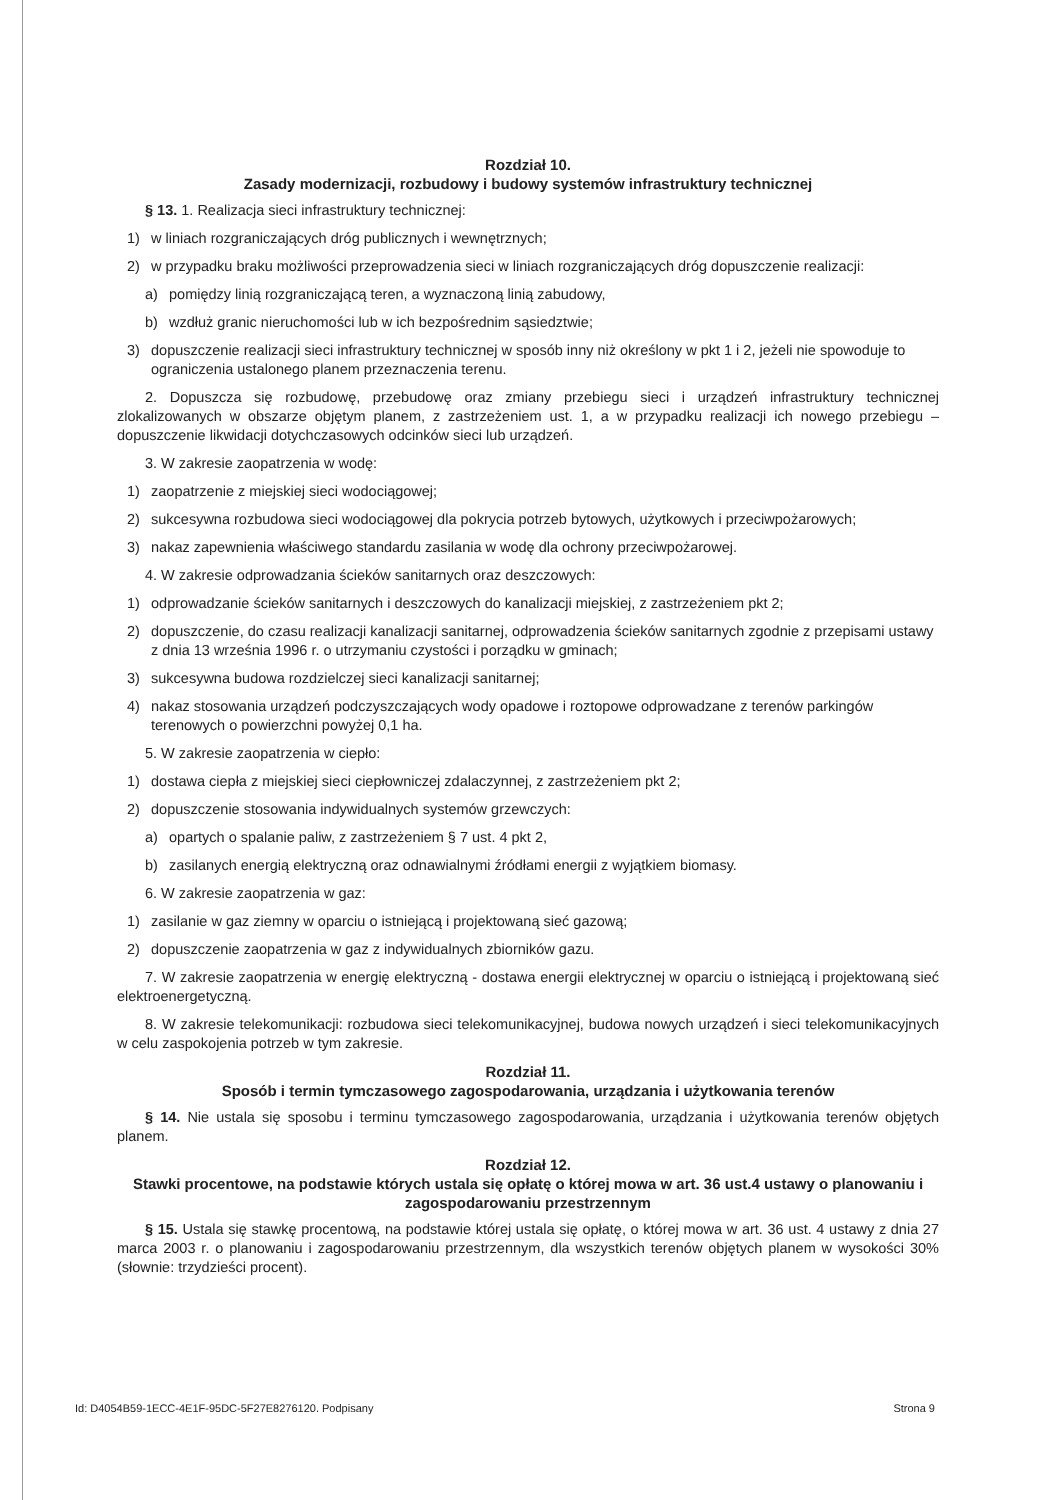Rozdział 10.
Zasady modernizacji, rozbudowy i budowy systemów infrastruktury technicznej
§ 13. 1. Realizacja sieci infrastruktury technicznej:
1) w liniach rozgraniczających dróg publicznych i wewnętrznych;
2) w przypadku braku możliwości przeprowadzenia sieci w liniach rozgraniczających dróg dopuszczenie realizacji:
a) pomiędzy linią rozgraniczającą teren, a wyznaczoną linią zabudowy,
b) wzdłuż granic nieruchomości lub w ich bezpośrednim sąsiedztwie;
3) dopuszczenie realizacji sieci infrastruktury technicznej w sposób inny niż określony w pkt 1 i 2, jeżeli nie spowoduje to ograniczenia ustalonego planem przeznaczenia terenu.
2. Dopuszcza się rozbudowę, przebudowę oraz zmiany przebiegu sieci i urządzeń infrastruktury technicznej zlokalizowanych w obszarze objętym planem, z zastrzeżeniem ust. 1, a w przypadku realizacji ich nowego przebiegu – dopuszczenie likwidacji dotychczasowych odcinków sieci lub urządzeń.
3. W zakresie zaopatrzenia w wodę:
1) zaopatrzenie z miejskiej sieci wodociągowej;
2) sukcesywna rozbudowa sieci wodociągowej dla pokrycia potrzeb bytowych, użytkowych i przeciwpożarowych;
3) nakaz zapewnienia właściwego standardu zasilania w wodę dla ochrony przeciwpożarowej.
4. W zakresie odprowadzania ścieków sanitarnych oraz deszczowych:
1) odprowadzanie ścieków sanitarnych i deszczowych do kanalizacji miejskiej, z zastrzeżeniem pkt 2;
2) dopuszczenie, do czasu realizacji kanalizacji sanitarnej, odprowadzenia ścieków sanitarnych zgodnie z przepisami ustawy z dnia 13 września 1996 r. o utrzymaniu czystości i porządku w gminach;
3) sukcesywna budowa rozdzielczej sieci kanalizacji sanitarnej;
4) nakaz stosowania urządzeń podczyszczających wody opadowe i roztopowe odprowadzane z terenów parkingów terenowych o powierzchni powyżej 0,1 ha.
5. W zakresie zaopatrzenia w ciepło:
1) dostawa ciepła z miejskiej sieci ciepłowniczej zdalaczynnej, z zastrzeżeniem pkt 2;
2) dopuszczenie stosowania indywidualnych systemów grzewczych:
a) opartych o spalanie paliw, z zastrzeżeniem § 7 ust. 4 pkt 2,
b) zasilanych energią elektryczną oraz odnawialnymi źródłami energii z wyjątkiem biomasy.
6. W zakresie zaopatrzenia w gaz:
1) zasilanie w gaz ziemny w oparciu o istniejącą i projektowaną sieć gazową;
2) dopuszczenie zaopatrzenia w gaz z indywidualnych zbiorników gazu.
7. W zakresie zaopatrzenia w energię elektryczną - dostawa energii elektrycznej w oparciu o istniejącą i projektowaną sieć elektroenergetyczną.
8. W zakresie telekomunikacji: rozbudowa sieci telekomunikacyjnej, budowa nowych urządzeń i sieci telekomunikacyjnych w celu zaspokojenia potrzeb w tym zakresie.
Rozdział 11.
Sposób i termin tymczasowego zagospodarowania, urządzania i użytkowania terenów
§ 14. Nie ustala się sposobu i terminu tymczasowego zagospodarowania, urządzania i użytkowania terenów objętych planem.
Rozdział 12.
Stawki procentowe, na podstawie których ustala się opłatę o której mowa w art. 36 ust.4 ustawy o planowaniu i zagospodarowaniu przestrzennym
§ 15. Ustala się stawkę procentową, na podstawie której ustala się opłatę, o której mowa w art. 36 ust. 4 ustawy z dnia 27 marca 2003 r. o planowaniu i zagospodarowaniu przestrzennym, dla wszystkich terenów objętych planem w wysokości 30% (słownie: trzydzieści procent).
Id: D4054B59-1ECC-4E1F-95DC-5F27E8276120. Podpisany Strona 9